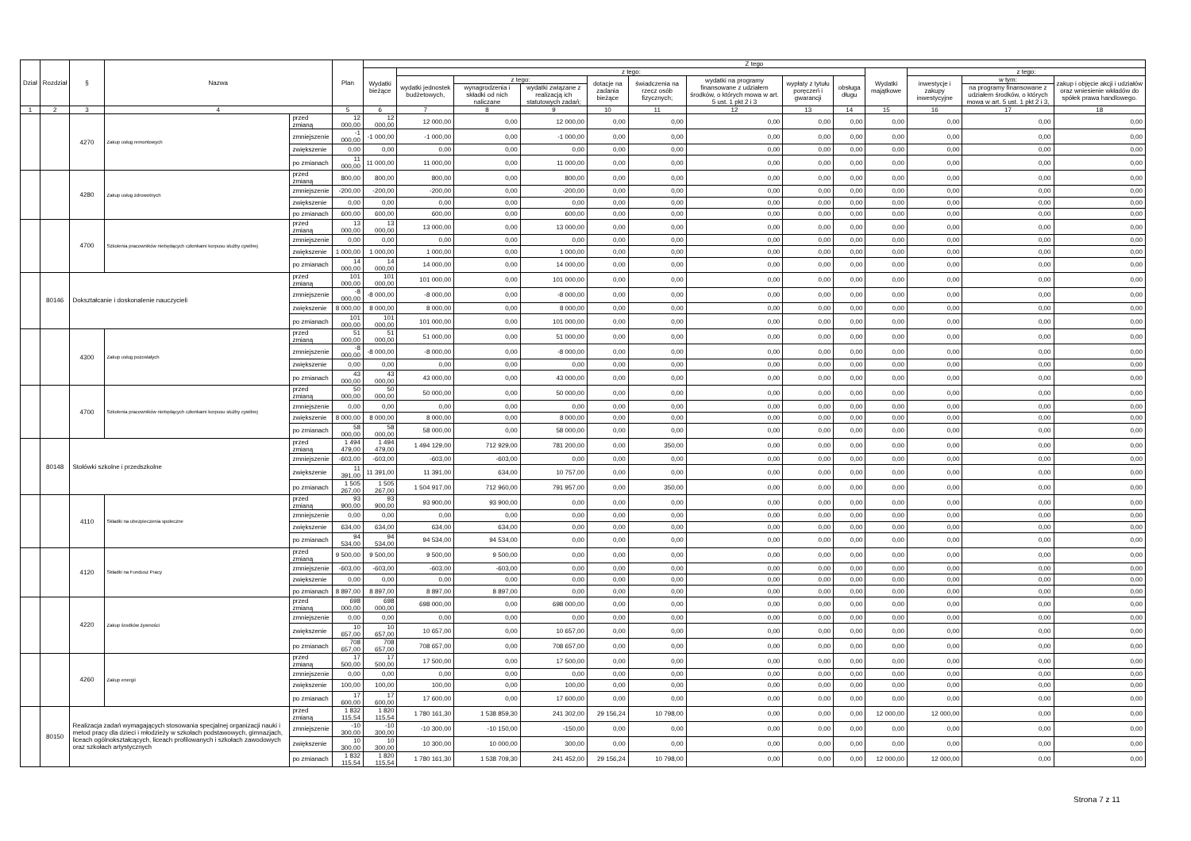| Dział | Rozdział | § | Nazwa | | Plan | Z tego | | | | | | | | | | | | |
| --- | --- | --- | --- | --- | --- | --- | --- | --- | --- | --- | --- | --- | --- | --- | --- | --- | --- | --- |
| | | | | | | Wydatki bieżące | z tego: | | | | | | | | Wydatki majątkowe | z tego: | | |
| | | | | | | | wydatki jednostek budżetowych, | z tego: | | dotacje na zadania bieżące | świadczenia na rzecz osób fizycznych; | wydatki na programy finansowane z udziałem środków, o których mowa w art. 5 ust. 1 pkt 2 i 3 | wypłaty z tytułu poręczeń i gwarancji | obsługa długu | | inwestycje i zakupy inwestycyjne | w tym: | zakup i objęcie akcji i udziałów oraz wniesienie wkładów do spółek prawa handlowego. |
| | | | | | | | | wynagrodzenia i składki od nich naliczane | wydatki związane z realizacją ich statutowych zadań; | | | | | | | | na programy finansowane z udziałem środków, o których mowa w art. 5 ust. 1 pkt 2 i 3, | |
| 1 | 2 | 3 | 4 | | 5 | 6 | 7 | 8 | 9 | 10 | 11 | 12 | 13 | 14 | 15 | 16 | 17 | 18 |
| | | 4270 | Zakup usług remontowych | przed zmianą | 12 000,00 | 12 000,00 | 12 000,00 | 0,00 | 12 000,00 | 0,00 | 0,00 | 0,00 | 0,00 | 0,00 | 0,00 | 0,00 | 0,00 | 0,00 |
| | | | | zmniejszenie | -1 000,00 | -1 000,00 | -1 000,00 | 0,00 | -1 000,00 | 0,00 | 0,00 | 0,00 | 0,00 | 0,00 | 0,00 | 0,00 | 0,00 | 0,00 |
| | | | | zwiększenie | 0,00 | 0,00 | 0,00 | 0,00 | 0,00 | 0,00 | 0,00 | 0,00 | 0,00 | 0,00 | 0,00 | 0,00 | 0,00 | 0,00 |
| | | | | po zmianach | 11 000,00 | 11 000,00 | 11 000,00 | 0,00 | 11 000,00 | 0,00 | 0,00 | 0,00 | 0,00 | 0,00 | 0,00 | 0,00 | 0,00 | 0,00 |
| | | 4280 | Zakup usług zdrowotnych | przed zmianą | 800,00 | 800,00 | 800,00 | 0,00 | 800,00 | 0,00 | 0,00 | 0,00 | 0,00 | 0,00 | 0,00 | 0,00 | 0,00 | 0,00 |
| | | | | zmniejszenie | -200,00 | -200,00 | -200,00 | 0,00 | -200,00 | 0,00 | 0,00 | 0,00 | 0,00 | 0,00 | 0,00 | 0,00 | 0,00 | 0,00 |
| | | | | zwiększenie | 0,00 | 0,00 | 0,00 | 0,00 | 0,00 | 0,00 | 0,00 | 0,00 | 0,00 | 0,00 | 0,00 | 0,00 | 0,00 | 0,00 |
| | | | | po zmianach | 600,00 | 600,00 | 600,00 | 0,00 | 600,00 | 0,00 | 0,00 | 0,00 | 0,00 | 0,00 | 0,00 | 0,00 | 0,00 | 0,00 |
| | | 4700 | Szkolenia pracowników niebędących członkami korpusu służby cywilnej | przed zmianą | 13 000,00 | 13 000,00 | 13 000,00 | 0,00 | 13 000,00 | 0,00 | 0,00 | 0,00 | 0,00 | 0,00 | 0,00 | 0,00 | 0,00 | 0,00 |
| | | | | zmniejszenie | 0,00 | 0,00 | 0,00 | 0,00 | 0,00 | 0,00 | 0,00 | 0,00 | 0,00 | 0,00 | 0,00 | 0,00 | 0,00 | 0,00 |
| | | | | zwiększenie | 1 000,00 | 1 000,00 | 1 000,00 | 0,00 | 1 000,00 | 0,00 | 0,00 | 0,00 | 0,00 | 0,00 | 0,00 | 0,00 | 0,00 | 0,00 |
| | | | | po zmianach | 14 000,00 | 14 000,00 | 14 000,00 | 0,00 | 14 000,00 | 0,00 | 0,00 | 0,00 | 0,00 | 0,00 | 0,00 | 0,00 | 0,00 | 0,00 |
| | 80146 | Dokształcanie i doskonalenie nauczycieli | | przed zmianą | 101 000,00 | 101 000,00 | 101 000,00 | 0,00 | 101 000,00 | 0,00 | 0,00 | 0,00 | 0,00 | 0,00 | 0,00 | 0,00 | 0,00 | 0,00 |
| | | | | zmniejszenie | -8 000,00 | -8 000,00 | -8 000,00 | 0,00 | -8 000,00 | 0,00 | 0,00 | 0,00 | 0,00 | 0,00 | 0,00 | 0,00 | 0,00 | 0,00 |
| | | | | zwiększenie | 8 000,00 | 8 000,00 | 8 000,00 | 0,00 | 8 000,00 | 0,00 | 0,00 | 0,00 | 0,00 | 0,00 | 0,00 | 0,00 | 0,00 | 0,00 |
| | | | | po zmianach | 101 000,00 | 101 000,00 | 101 000,00 | 0,00 | 101 000,00 | 0,00 | 0,00 | 0,00 | 0,00 | 0,00 | 0,00 | 0,00 | 0,00 | 0,00 |
| | | 4300 | Zakup usług pozostałych | przed zmianą | 51 000,00 | 51 000,00 | 51 000,00 | 0,00 | 51 000,00 | 0,00 | 0,00 | 0,00 | 0,00 | 0,00 | 0,00 | 0,00 | 0,00 | 0,00 |
| | | | | zmniejszenie | -8 000,00 | -8 000,00 | -8 000,00 | 0,00 | -8 000,00 | 0,00 | 0,00 | 0,00 | 0,00 | 0,00 | 0,00 | 0,00 | 0,00 | 0,00 |
| | | | | zwiększenie | 0,00 | 0,00 | 0,00 | 0,00 | 0,00 | 0,00 | 0,00 | 0,00 | 0,00 | 0,00 | 0,00 | 0,00 | 0,00 | 0,00 |
| | | | | po zmianach | 43 000,00 | 43 000,00 | 43 000,00 | 0,00 | 43 000,00 | 0,00 | 0,00 | 0,00 | 0,00 | 0,00 | 0,00 | 0,00 | 0,00 | 0,00 |
| | | 4700 | Szkolenia pracowników niebędących członkami korpusu służby cywilnej | przed zmianą | 50 000,00 | 50 000,00 | 50 000,00 | 0,00 | 50 000,00 | 0,00 | 0,00 | 0,00 | 0,00 | 0,00 | 0,00 | 0,00 | 0,00 | 0,00 |
| | | | | zmniejszenie | 0,00 | 0,00 | 0,00 | 0,00 | 0,00 | 0,00 | 0,00 | 0,00 | 0,00 | 0,00 | 0,00 | 0,00 | 0,00 | 0,00 |
| | | | | zwiększenie | 8 000,00 | 8 000,00 | 8 000,00 | 0,00 | 8 000,00 | 0,00 | 0,00 | 0,00 | 0,00 | 0,00 | 0,00 | 0,00 | 0,00 | 0,00 |
| | | | | po zmianach | 58 000,00 | 58 000,00 | 58 000,00 | 0,00 | 58 000,00 | 0,00 | 0,00 | 0,00 | 0,00 | 0,00 | 0,00 | 0,00 | 0,00 | 0,00 |
| | 80148 | Stołówki szkolne i przedszkolne | | przed zmianą | 1 494 479,00 | 1 494 479,00 | 1 494 129,00 | 712 929,00 | 781 200,00 | 0,00 | 350,00 | 0,00 | 0,00 | 0,00 | 0,00 | 0,00 | 0,00 | 0,00 |
| | | | | zmniejszenie | -603,00 | -603,00 | -603,00 | -603,00 | 0,00 | 0,00 | 0,00 | 0,00 | 0,00 | 0,00 | 0,00 | 0,00 | 0,00 | 0,00 |
| | | | | zwiększenie | 11 391,00 | 11 391,00 | 11 391,00 | 634,00 | 10 757,00 | 0,00 | 0,00 | 0,00 | 0,00 | 0,00 | 0,00 | 0,00 | 0,00 | 0,00 |
| | | | | po zmianach | 1 505 267,00 | 1 505 267,00 | 1 504 917,00 | 712 960,00 | 791 957,00 | 0,00 | 350,00 | 0,00 | 0,00 | 0,00 | 0,00 | 0,00 | 0,00 | 0,00 |
| | | 4110 | Składki na ubezpieczenia społeczne | przed zmianą | 93 900,00 | 93 900,00 | 93 900,00 | 93 900,00 | 0,00 | 0,00 | 0,00 | 0,00 | 0,00 | 0,00 | 0,00 | 0,00 | 0,00 | 0,00 |
| | | | | zmniejszenie | 0,00 | 0,00 | 0,00 | 0,00 | 0,00 | 0,00 | 0,00 | 0,00 | 0,00 | 0,00 | 0,00 | 0,00 | 0,00 | 0,00 |
| | | | | zwiększenie | 634,00 | 634,00 | 634,00 | 634,00 | 0,00 | 0,00 | 0,00 | 0,00 | 0,00 | 0,00 | 0,00 | 0,00 | 0,00 | 0,00 |
| | | | | po zmianach | 94 534,00 | 94 534,00 | 94 534,00 | 94 534,00 | 0,00 | 0,00 | 0,00 | 0,00 | 0,00 | 0,00 | 0,00 | 0,00 | 0,00 | 0,00 |
| | | 4120 | Składki na Fundusz Pracy | przed zmianą | 9 500,00 | 9 500,00 | 9 500,00 | 9 500,00 | 0,00 | 0,00 | 0,00 | 0,00 | 0,00 | 0,00 | 0,00 | 0,00 | 0,00 | 0,00 |
| | | | | zmniejszenie | -603,00 | -603,00 | -603,00 | -603,00 | 0,00 | 0,00 | 0,00 | 0,00 | 0,00 | 0,00 | 0,00 | 0,00 | 0,00 | 0,00 |
| | | | | zwiększenie | 0,00 | 0,00 | 0,00 | 0,00 | 0,00 | 0,00 | 0,00 | 0,00 | 0,00 | 0,00 | 0,00 | 0,00 | 0,00 | 0,00 |
| | | | | po zmianach | 8 897,00 | 8 897,00 | 8 897,00 | 8 897,00 | 0,00 | 0,00 | 0,00 | 0,00 | 0,00 | 0,00 | 0,00 | 0,00 | 0,00 | 0,00 |
| | | 4220 | Zakup środków żywności | przed zmianą | 698 000,00 | 698 000,00 | 698 000,00 | 0,00 | 698 000,00 | 0,00 | 0,00 | 0,00 | 0,00 | 0,00 | 0,00 | 0,00 | 0,00 | 0,00 |
| | | | | zmniejszenie | 0,00 | 0,00 | 0,00 | 0,00 | 0,00 | 0,00 | 0,00 | 0,00 | 0,00 | 0,00 | 0,00 | 0,00 | 0,00 | 0,00 |
| | | | | zwiększenie | 10 657,00 | 10 657,00 | 10 657,00 | 0,00 | 10 657,00 | 0,00 | 0,00 | 0,00 | 0,00 | 0,00 | 0,00 | 0,00 | 0,00 | 0,00 |
| | | | | po zmianach | 708 657,00 | 708 657,00 | 708 657,00 | 0,00 | 708 657,00 | 0,00 | 0,00 | 0,00 | 0,00 | 0,00 | 0,00 | 0,00 | 0,00 | 0,00 |
| | | 4260 | Zakup energii | przed zmianą | 17 500,00 | 17 500,00 | 17 500,00 | 0,00 | 17 500,00 | 0,00 | 0,00 | 0,00 | 0,00 | 0,00 | 0,00 | 0,00 | 0,00 | 0,00 |
| | | | | zmniejszenie | 0,00 | 0,00 | 0,00 | 0,00 | 0,00 | 0,00 | 0,00 | 0,00 | 0,00 | 0,00 | 0,00 | 0,00 | 0,00 | 0,00 |
| | | | | zwiększenie | 100,00 | 100,00 | 100,00 | 0,00 | 100,00 | 0,00 | 0,00 | 0,00 | 0,00 | 0,00 | 0,00 | 0,00 | 0,00 | 0,00 |
| | | | | po zmianach | 17 600,00 | 17 600,00 | 17 600,00 | 0,00 | 17 600,00 | 0,00 | 0,00 | 0,00 | 0,00 | 0,00 | 0,00 | 0,00 | 0,00 | 0,00 |
| | 80150 | Realizacja zadań wymagających stosowania specjalnej organizacji nauki i metod pracy dla dzieci i młodzieży w szkołach podstawowych, gimnazjach, liceach ogólnokształcących, liceach profilowanych i szkołach zawodowych oraz szkołach artystycznych | | przed zmianą | 1 832 115,54 | 1 820 115,54 | 1 780 161,30 | 1 538 859,30 | 241 302,00 | 29 156,24 | 10 798,00 | 0,00 | 0,00 | 0,00 | 12 000,00 | 12 000,00 | 0,00 | 0,00 |
| | | | | zmniejszenie | -10 300,00 | -10 300,00 | -10 300,00 | -10 150,00 | -150,00 | 0,00 | 0,00 | 0,00 | 0,00 | 0,00 | 0,00 | 0,00 | 0,00 | 0,00 |
| | | | | zwiększenie | 10 300,00 | 10 300,00 | 10 300,00 | 10 000,00 | 300,00 | 0,00 | 0,00 | 0,00 | 0,00 | 0,00 | 0,00 | 0,00 | 0,00 | 0,00 |
| | | | | po zmianach | 1 832 115,54 | 1 820 115,54 | 1 780 161,30 | 1 538 709,30 | 241 452,00 | 29 156,24 | 10 798,00 | 0,00 | 0,00 | 0,00 | 12 000,00 | 12 000,00 | 0,00 | 0,00 |
Strona 7 z 11